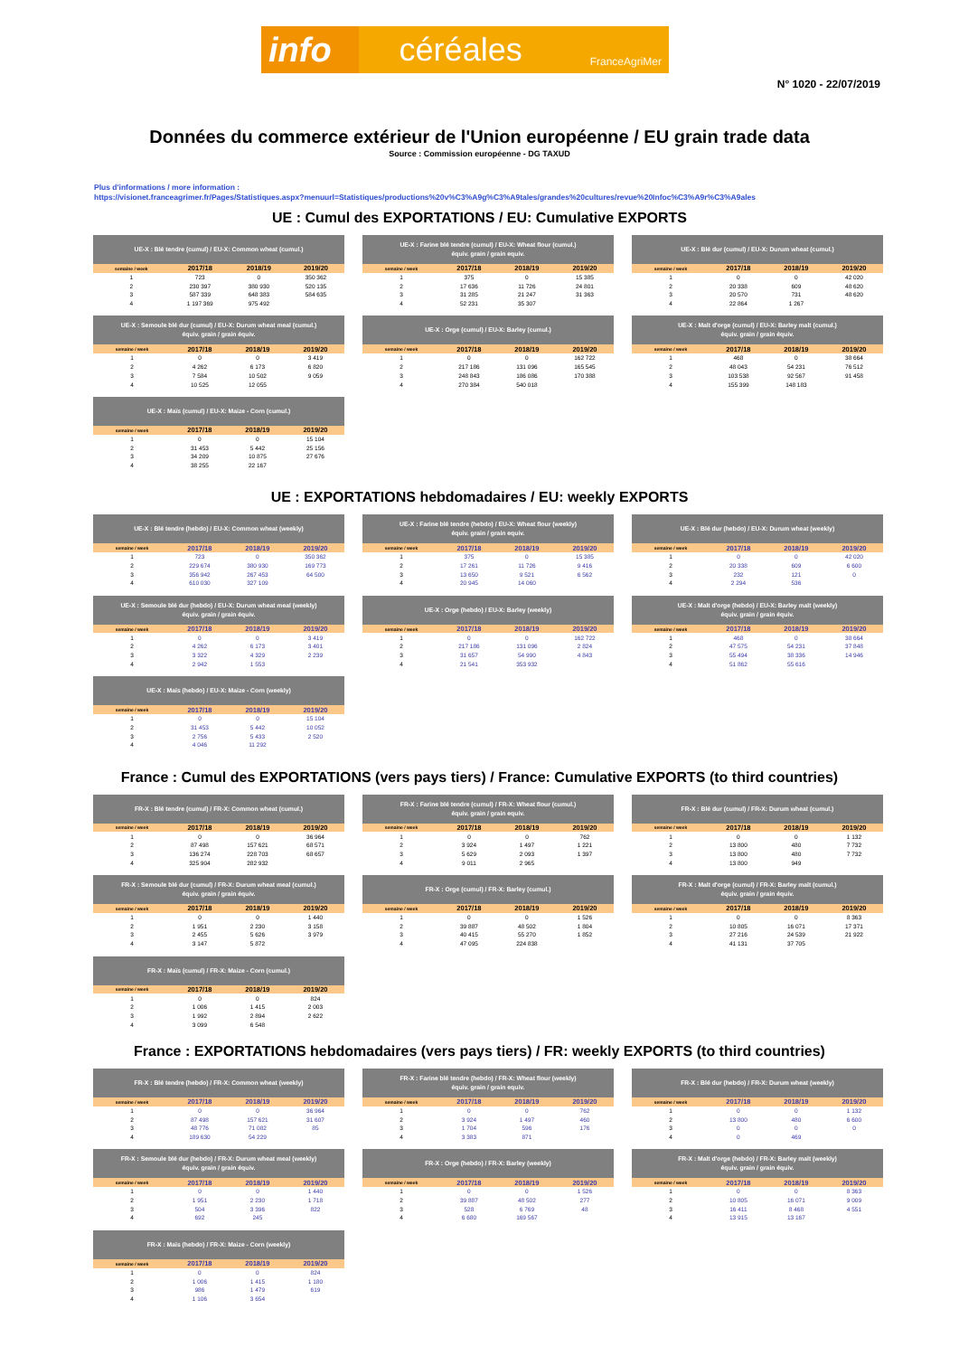info céréales FranceAgriMer
N° 1020 - 22/07/2019
Données du commerce extérieur de l'Union européenne / EU grain trade data
Source : Commission européenne - DG TAXUD
Plus d'informations / more information :
https://visionet.franceagrimer.fr/Pages/Statistiques.aspx?menuurl=Statistiques/productions%20v%C3%A9g%C3%A9tales/grandes%20cultures/revue%20Infoc%C3%A9r%C3%A9ales
UE : Cumul des EXPORTATIONS / EU: Cumulative EXPORTS
| UE-X : Blé tendre (cumul) / EU-X: Common wheat (cumul.) | | | |
| --- | --- | --- | --- |
| semaine / week | 2017/18 | 2018/19 | 2019/20 |
| 1 | 723 | 0 | 350 362 |
| 2 | 230 397 | 380 930 | 520 135 |
| 3 | 587 339 | 648 383 | 584 635 |
| 4 | 1 197 369 | 975 492 | |
| UE-X : Farine blé tendre (cumul) / EU-X: Wheat flour (cumul.) équiv. grain / grain equiv. | | | |
| --- | --- | --- | --- |
| semaine / week | 2017/18 | 2018/19 | 2019/20 |
| 1 | 375 | 0 | 15 385 |
| 2 | 17 636 | 11 726 | 24 801 |
| 3 | 31 285 | 21 247 | 31 363 |
| 4 | 52 231 | 35 307 | |
| UE-X : Blé dur (cumul) / EU-X: Durum wheat (cumul.) | | | |
| --- | --- | --- | --- |
| semaine / week | 2017/18 | 2018/19 | 2019/20 |
| 1 | 0 | 0 | 42 020 |
| 2 | 20 338 | 609 | 48 620 |
| 3 | 20 570 | 731 | 48 620 |
| 4 | 22 864 | 1 267 | |
| UE-X : Semoule blé dur (cumul) / EU-X: Durum wheat meal (cumul.) équiv. grain / grain équiv. | | | |
| --- | --- | --- | --- |
| semaine / week | 2017/18 | 2018/19 | 2019/20 |
| 1 | 0 | 0 | 3 419 |
| 2 | 4 262 | 6 173 | 6 820 |
| 3 | 7 584 | 10 502 | 9 059 |
| 4 | 10 525 | 12 055 | |
| UE-X : Orge (cumul) / EU-X: Barley (cumul.) | | | |
| --- | --- | --- | --- |
| semaine / week | 2017/18 | 2018/19 | 2019/20 |
| 1 | 0 | 0 | 162 722 |
| 2 | 217 186 | 131 096 | 165 545 |
| 3 | 248 843 | 186 086 | 170 388 |
| 4 | 270 384 | 540 018 | |
| UE-X : Malt d'orge (cumul) / EU-X: Barley malt (cumul.) équiv. grain / grain équiv. | | | |
| --- | --- | --- | --- |
| semaine / week | 2017/18 | 2018/19 | 2019/20 |
| 1 | 468 | 0 | 38 664 |
| 2 | 48 043 | 54 231 | 76 512 |
| 3 | 103 538 | 92 567 | 91 458 |
| 4 | 155 399 | 148 183 | |
| UE-X : Maïs (cumul) / EU-X: Maize - Corn (cumul.) | | | |
| --- | --- | --- | --- |
| semaine / week | 2017/18 | 2018/19 | 2019/20 |
| 1 | 0 | 0 | 15 104 |
| 2 | 31 453 | 5 442 | 25 156 |
| 3 | 34 209 | 10 875 | 27 676 |
| 4 | 38 255 | 22 167 | |
UE : EXPORTATIONS hebdomadaires / EU: weekly EXPORTS
| UE-X : Blé tendre (hebdo) / EU-X: Common wheat (weekly) | | | |
| --- | --- | --- | --- |
| semaine / week | 2017/18 | 2018/19 | 2019/20 |
| 1 | 723 | 0 | 350 362 |
| 2 | 229 674 | 380 930 | 169 773 |
| 3 | 356 942 | 267 453 | 64 500 |
| 4 | 610 030 | 327 109 | |
| UE-X : Farine blé tendre (hebdo) / EU-X: Wheat flour (weekly) équiv. grain / grain equiv. | | | |
| --- | --- | --- | --- |
| semaine / week | 2017/18 | 2018/19 | 2019/20 |
| 1 | 375 | 0 | 15 385 |
| 2 | 17 261 | 11 726 | 9 416 |
| 3 | 13 650 | 9 521 | 6 562 |
| 4 | 20 945 | 14 060 | |
| UE-X : Blé dur (hebdo) / EU-X: Durum wheat (weekly) | | | |
| --- | --- | --- | --- |
| semaine / week | 2017/18 | 2018/19 | 2019/20 |
| 1 | 0 | 0 | 42 020 |
| 2 | 20 338 | 609 | 6 600 |
| 3 | 232 | 121 | 0 |
| 4 | 2 294 | 536 | |
| UE-X : Semoule blé dur (hebdo) / EU-X: Durum wheat meal (weekly) équiv. grain / grain équiv. | | | |
| --- | --- | --- | --- |
| semaine / week | 2017/18 | 2018/19 | 2019/20 |
| 1 | 0 | 0 | 3 419 |
| 2 | 4 262 | 6 173 | 3 401 |
| 3 | 3 322 | 4 329 | 2 239 |
| 4 | 2 942 | 1 553 | |
| UE-X : Orge (hebdo) / EU-X: Barley (weekly) | | | |
| --- | --- | --- | --- |
| semaine / week | 2017/18 | 2018/19 | 2019/20 |
| 1 | 0 | 0 | 162 722 |
| 2 | 217 186 | 131 096 | 2 824 |
| 3 | 31 657 | 54 990 | 4 843 |
| 4 | 21 541 | 353 932 | |
| UE-X : Malt d'orge (hebdo) / EU-X: Barley malt (weekly) équiv. grain / grain équiv. | | | |
| --- | --- | --- | --- |
| semaine / week | 2017/18 | 2018/19 | 2019/20 |
| 1 | 468 | 0 | 38 664 |
| 2 | 47 575 | 54 231 | 37 848 |
| 3 | 55 494 | 38 336 | 14 946 |
| 4 | 51 862 | 55 616 | |
| UE-X : Maïs (hebdo) / EU-X: Maize - Corn (weekly) | | | |
| --- | --- | --- | --- |
| semaine / week | 2017/18 | 2018/19 | 2019/20 |
| 1 | 0 | 0 | 15 104 |
| 2 | 31 453 | 5 442 | 10 052 |
| 3 | 2 756 | 5 433 | 2 520 |
| 4 | 4 046 | 11 292 | |
France : Cumul des EXPORTATIONS (vers pays tiers) / France: Cumulative EXPORTS (to third countries)
| FR-X : Blé tendre (cumul) / FR-X: Common wheat (cumul.) | | | |
| --- | --- | --- | --- |
| semaine / week | 2017/18 | 2018/19 | 2019/20 |
| 1 | 0 | 0 | 36 964 |
| 2 | 87 498 | 157 621 | 68 571 |
| 3 | 136 274 | 228 703 | 68 657 |
| 4 | 325 904 | 282 932 | |
| FR-X : Farine blé tendre (cumul) / FR-X: Wheat flour (cumul.) équiv. grain / grain equiv. | | | |
| --- | --- | --- | --- |
| semaine / week | 2017/18 | 2018/19 | 2019/20 |
| 1 | 0 | 0 | 762 |
| 2 | 3 924 | 1 497 | 1 221 |
| 3 | 5 629 | 2 093 | 1 397 |
| 4 | 9 011 | 2 965 | |
| FR-X : Blé dur (cumul) / FR-X: Durum wheat (cumul.) | | | |
| --- | --- | --- | --- |
| semaine / week | 2017/18 | 2018/19 | 2019/20 |
| 1 | 0 | 0 | 1 132 |
| 2 | 13 800 | 480 | 7 732 |
| 3 | 13 800 | 480 | 7 732 |
| 4 | 13 800 | 949 | |
| FR-X : Semoule blé dur (cumul) / FR-X: Durum wheat meal (cumul.) équiv. grain / grain équiv. | | | |
| --- | --- | --- | --- |
| semaine / week | 2017/18 | 2018/19 | 2019/20 |
| 1 | 0 | 0 | 1 440 |
| 2 | 1 951 | 2 230 | 3 158 |
| 3 | 2 455 | 5 626 | 3 979 |
| 4 | 3 147 | 5 872 | |
| FR-X : Orge (cumul) / FR-X: Barley (cumul.) | | | |
| --- | --- | --- | --- |
| semaine / week | 2017/18 | 2018/19 | 2019/20 |
| 1 | 0 | 0 | 1 526 |
| 2 | 39 887 | 48 502 | 1 804 |
| 3 | 40 415 | 55 270 | 1 852 |
| 4 | 47 095 | 224 838 | |
| FR-X : Malt d'orge (cumul) / FR-X: Barley malt (cumul.) équiv. grain / grain équiv. | | | |
| --- | --- | --- | --- |
| semaine / week | 2017/18 | 2018/19 | 2019/20 |
| 1 | 0 | 0 | 8 363 |
| 2 | 10 805 | 16 071 | 17 371 |
| 3 | 27 216 | 24 539 | 21 922 |
| 4 | 41 131 | 37 705 | |
| FR-X : Maïs (cumul) / FR-X: Maize - Corn (cumul.) | | | |
| --- | --- | --- | --- |
| semaine / week | 2017/18 | 2018/19 | 2019/20 |
| 1 | 0 | 0 | 824 |
| 2 | 1 006 | 1 415 | 2 003 |
| 3 | 1 992 | 2 894 | 2 622 |
| 4 | 3 099 | 6 548 | |
France : EXPORTATIONS hebdomadaires (vers pays tiers) / FR: weekly EXPORTS (to third countries)
| FR-X : Blé tendre (hebdo) / FR-X: Common wheat (weekly) | | | |
| --- | --- | --- | --- |
| semaine / week | 2017/18 | 2018/19 | 2019/20 |
| 1 | 0 | 0 | 36 964 |
| 2 | 87 498 | 157 621 | 31 607 |
| 3 | 48 776 | 71 082 | 85 |
| 4 | 189 630 | 54 229 | |
| FR-X : Farine blé tendre (hebdo) / FR-X: Wheat flour (weekly) équiv. grain / grain equiv. | | | |
| --- | --- | --- | --- |
| semaine / week | 2017/18 | 2018/19 | 2019/20 |
| 1 | 0 | 0 | 762 |
| 2 | 3 924 | 1 497 | 460 |
| 3 | 1 704 | 596 | 176 |
| 4 | 3 383 | 871 | |
| FR-X : Blé dur (hebdo) / FR-X: Durum wheat (weekly) | | | |
| --- | --- | --- | --- |
| semaine / week | 2017/18 | 2018/19 | 2019/20 |
| 1 | 0 | 0 | 1 132 |
| 2 | 13 800 | 480 | 6 600 |
| 3 | 0 | 0 | 0 |
| 4 | 0 | 469 | |
| FR-X : Semoule blé dur (hebdo) / FR-X: Durum wheat meal (weekly) équiv. grain / grain équiv. | | | |
| --- | --- | --- | --- |
| semaine / week | 2017/18 | 2018/19 | 2019/20 |
| 1 | 0 | 0 | 1 440 |
| 2 | 1 951 | 2 230 | 1 718 |
| 3 | 504 | 3 396 | 822 |
| 4 | 692 | 245 | |
| FR-X : Orge (hebdo) / FR-X: Barley (weekly) | | | |
| --- | --- | --- | --- |
| semaine / week | 2017/18 | 2018/19 | 2019/20 |
| 1 | 0 | 0 | 1 526 |
| 2 | 39 887 | 48 502 | 277 |
| 3 | 528 | 6 769 | 48 |
| 4 | 6 680 | 169 567 | |
| FR-X : Malt d'orge (hebdo) / FR-X: Barley malt (weekly) équiv. grain / grain équiv. | | | |
| --- | --- | --- | --- |
| semaine / week | 2017/18 | 2018/19 | 2019/20 |
| 1 | 0 | 0 | 8 363 |
| 2 | 10 805 | 16 071 | 9 009 |
| 3 | 16 411 | 8 468 | 4 551 |
| 4 | 13 915 | 13 167 | |
| FR-X : Maïs (hebdo) / FR-X: Maize - Corn (weekly) | | | |
| --- | --- | --- | --- |
| semaine / week | 2017/18 | 2018/19 | 2019/20 |
| 1 | 0 | 0 | 824 |
| 2 | 1 006 | 1 415 | 1 180 |
| 3 | 986 | 1 479 | 619 |
| 4 | 1 106 | 3 654 | |